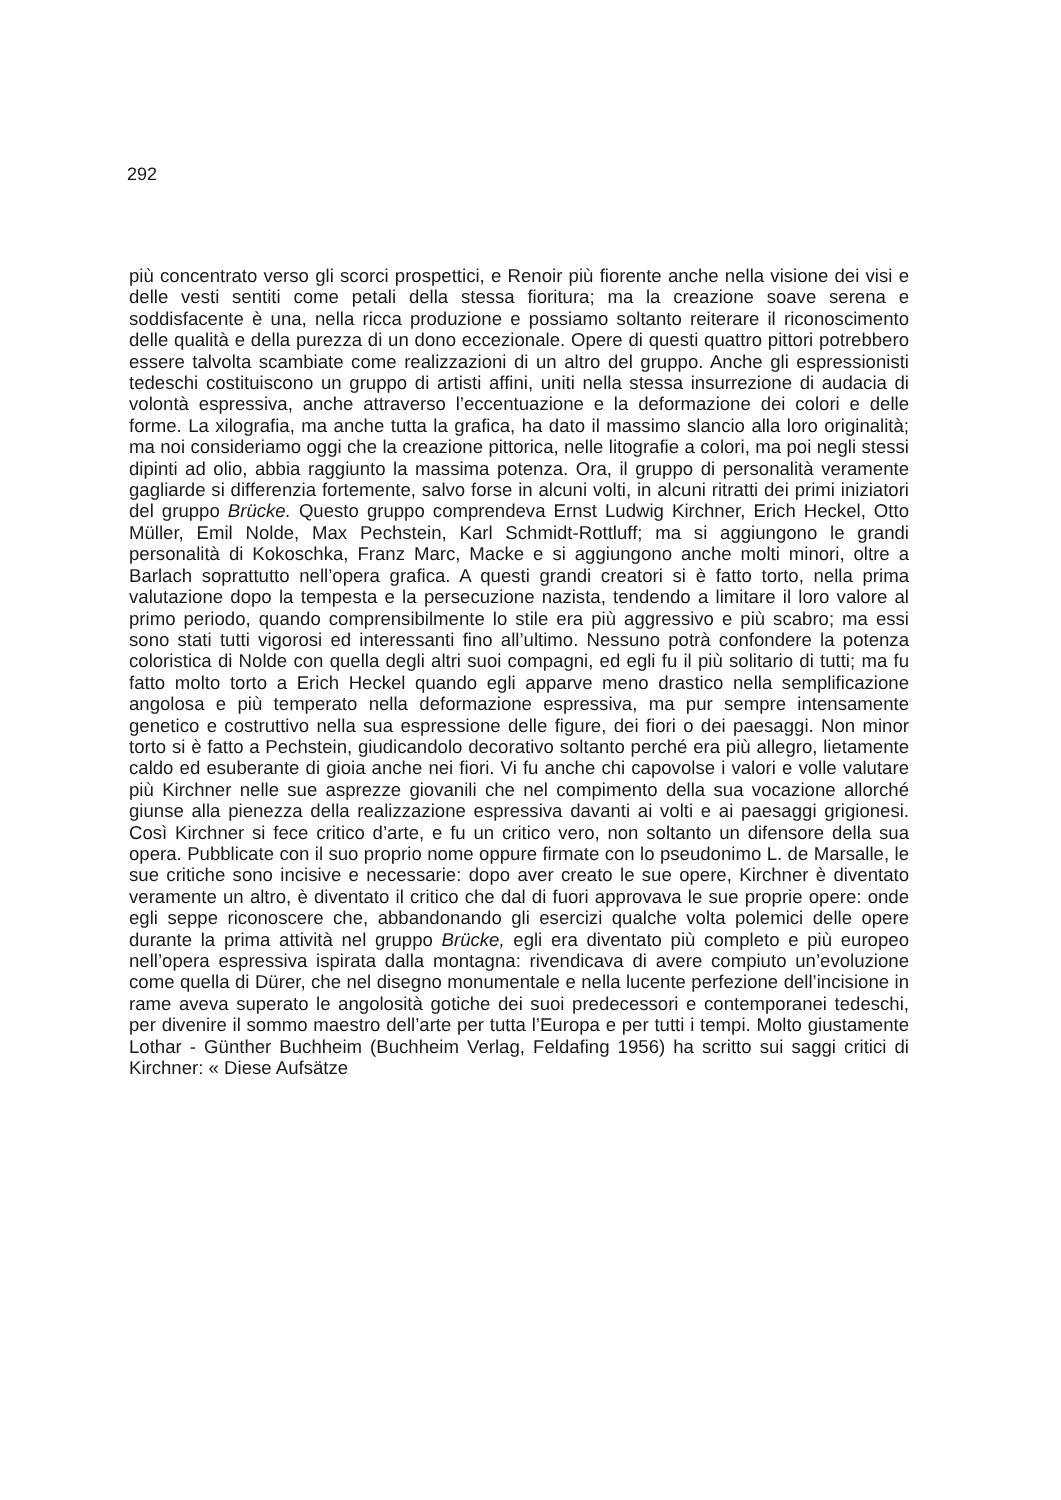292
più concentrato verso gli scorci prospettici, e Renoir più fiorente anche nella visione dei visi e delle vesti sentiti come petali della stessa fioritura; ma la creazione soave serena e soddisfacente è una, nella ricca produzione e possiamo soltanto reiterare il riconoscimento delle qualità e della purezza di un dono eccezionale. Opere di questi quattro pittori potrebbero essere talvolta scambiate come realizzazioni di un altro del gruppo. Anche gli espressionisti tedeschi costituiscono un gruppo di artisti affini, uniti nella stessa insurrezione di audacia di volontà espressiva, anche attraverso l’eccentuazione e la deformazione dei colori e delle forme. La xilografia, ma anche tutta la grafica, ha dato il massimo slancio alla loro originalità; ma noi consideriamo oggi che la creazione pittorica, nelle litografie a colori, ma poi negli stessi dipinti ad olio, abbia raggiunto la massima potenza. Ora, il gruppo di personalità veramente gagliarde si differenzia fortemente, salvo forse in alcuni volti, in alcuni ritratti dei primi iniziatori del gruppo Brücke. Questo gruppo comprendeva Ernst Ludwig Kirchner, Erich Heckel, Otto Müller, Emil Nolde, Max Pechstein, Karl Schmidt-Rottluff; ma si aggiungono le grandi personalità di Kokoschka, Franz Marc, Macke e si aggiungono anche molti minori, oltre a Barlach soprattutto nell’opera grafica. A questi grandi creatori si è fatto torto, nella prima valutazione dopo la tempesta e la persecuzione nazista, tendendo a limitare il loro valore al primo periodo, quando comprensibilmente lo stile era più aggressivo e più scabro; ma essi sono stati tutti vigorosi ed interessanti fino all’ultimo. Nessuno potrà confondere la potenza coloristica di Nolde con quella degli altri suoi compagni, ed egli fu il più solitario di tutti; ma fu fatto molto torto a Erich Heckel quando egli apparve meno drastico nella semplificazione angolosa e più temperato nella deformazione espressiva, ma pur sempre intensamente genetico e costruttivo nella sua espressione delle figure, dei fiori o dei paesaggi. Non minor torto si è fatto a Pechstein, giudicandolo decorativo soltanto perché era più allegro, lietamente caldo ed esuberante di gioia anche nei fiori. Vi fu anche chi capovolse i valori e volle valutare più Kirchner nelle sue asprezze giovanili che nel compimento della sua vocazione allorché giunse alla pienezza della realizzazione espressiva davanti ai volti e ai paesaggi grigionesi. Così Kirchner si fece critico d’arte, e fu un critico vero, non soltanto un difensore della sua opera. Pubblicate con il suo proprio nome oppure firmate con lo pseudonimo L. de Marsalle, le sue critiche sono incisive e necessarie: dopo aver creato le sue opere, Kirchner è diventato veramente un altro, è diventato il critico che dal di fuori approvava le sue proprie opere: onde egli seppe riconoscere che, abbandonando gli esercizi qualche volta polemici delle opere durante la prima attività nel gruppo Brücke, egli era diventato più completo e più europeo nell’opera espressiva ispirata dalla montagna: rivendicava di avere compiuto un’evoluzione come quella di Dürer, che nel disegno monumentale e nella lucente perfezione dell’incisione in rame aveva superato le angolosità gotiche dei suoi predecessori e contemporanei tedeschi, per divenire il sommo maestro dell’arte per tutta l’Europa e per tutti i tempi. Molto giustamente Lothar - Günther Buchheim (Buchheim Verlag, Feldafing 1956) ha scritto sui saggi critici di Kirchner: « Diese Aufsätze